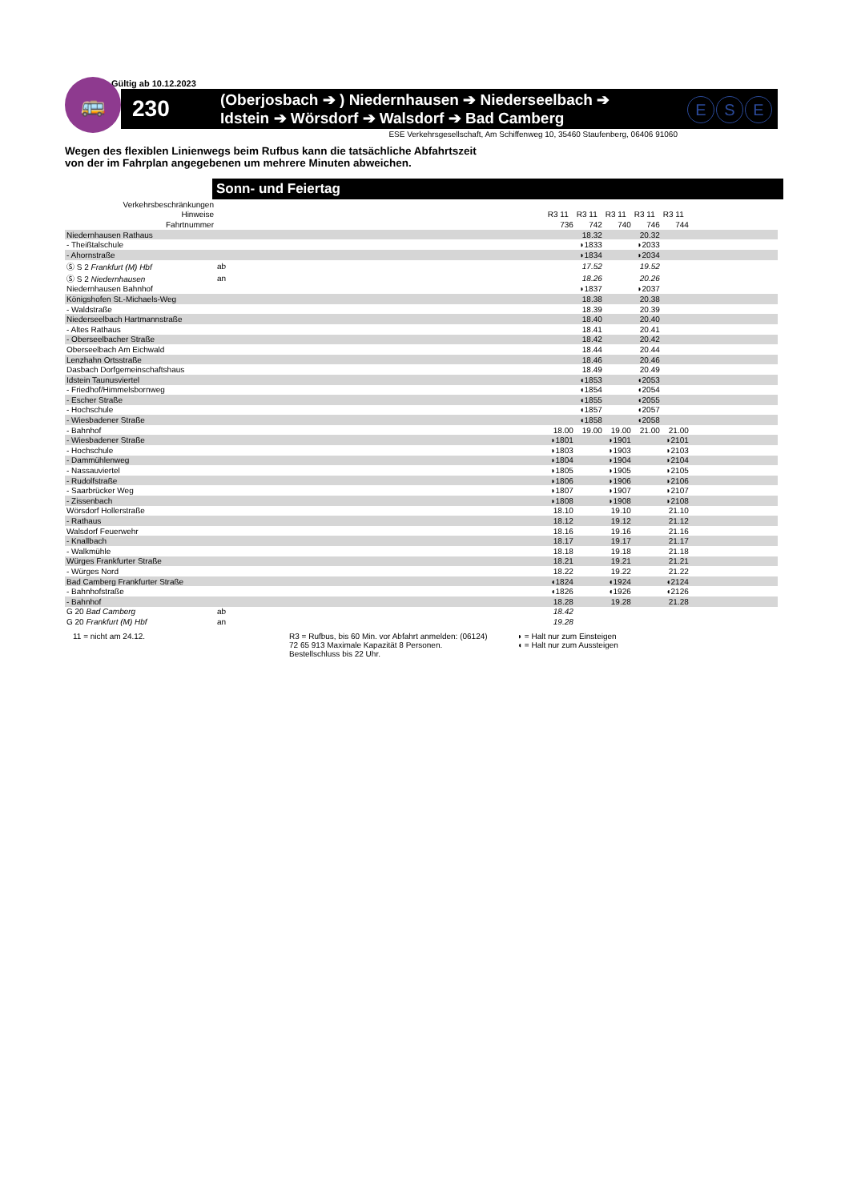Gültig ab 10.12.2023
🚌
230
(Oberjosbach ➔ ) Niedernhausen ➔ Niederseelbach ➔
Idstein ➔ Wörsdorf ➔ Walsdorf ➔ Bad Camberg
E S E
ESE Verkehrsgesellschaft, Am Schiffenweg 10, 35460 Staufenberg, 06406 91060
Wegen des flexiblen Linienwegs beim Rufbus kann die tatsächliche Abfahrtszeit
von der im Fahrplan angegebenen um mehrere Minuten abweichen.
Sonn- und Feiertag
| Verkehrsbeschränkungen | | | | | | | |
| Hinweise | | R3 11 | R3 11 | R3 11 | R3 11 | R3 11 | |
| Fahrtnummer | | 736 | 742 | 740 | 746 | 744 | |
| Niedernhausen Rathaus | | | 18.32 | | 20.32 | | |
| - Theißtalschule | | | ◗1833 | | ◗2033 | | |
| - Ahornstraße | | | ◗1834 | | ◗2034 | | |
| Ⓢ S 2 Frankfurt (M) Hbf | ab | | 17.52 | | 19.52 | | |
| Ⓢ S 2 Niedernhausen | an | | 18.26 | | 20.26 | | |
| Niedernhausen Bahnhof | | | ◗1837 | | ◗2037 | | |
| Königshofen St.-Michaels-Weg | | | 18.38 | | 20.38 | | |
| - Waldstraße | | | 18.39 | | 20.39 | | |
| Niederseelbach Hartmannstraße | | | 18.40 | | 20.40 | | |
| - Altes Rathaus | | | 18.41 | | 20.41 | | |
| - Oberseelbacher Straße | | | 18.42 | | 20.42 | | |
| Oberseelbach Am Eichwald | | | 18.44 | | 20.44 | | |
| Lenzhahn Ortsstraße | | | 18.46 | | 20.46 | | |
| Dasbach Dorfgemeinschaftshaus | | | 18.49 | | 20.49 | | |
| Idstein Taunusviertel | | | ◖1853 | | ◖2053 | | |
| - Friedhof/Himmelsbornweg | | | ◖1854 | | ◖2054 | | |
| - Escher Straße | | | ◖1855 | | ◖2055 | | |
| - Hochschule | | | ◖1857 | | ◖2057 | | |
| - Wiesbadener Straße | | | ◖1858 | | ◖2058 | | |
| - Bahnhof | | 18.00 | 19.00 | 19.00 | 21.00 | 21.00 | |
| - Wiesbadener Straße | | ◗1801 | | ◗1901 | | ◗2101 | |
| - Hochschule | | ◗1803 | | ◗1903 | | ◗2103 | |
| - Dammühlenweg | | ◗1804 | | ◗1904 | | ◗2104 | |
| - Nassauviertel | | ◗1805 | | ◗1905 | | ◗2105 | |
| - Rudolfstraße | | ◗1806 | | ◗1906 | | ◗2106 | |
| - Saarbrücker Weg | | ◗1807 | | ◗1907 | | ◗2107 | |
| - Zissenbach | | ◗1808 | | ◗1908 | | ◗2108 | |
| Wörsdorf Hollerstraße | | 18.10 | | 19.10 | | 21.10 | |
| - Rathaus | | 18.12 | | 19.12 | | 21.12 | |
| Walsdorf Feuerwehr | | 18.16 | | 19.16 | | 21.16 | |
| - Knallbach | | 18.17 | | 19.17 | | 21.17 | |
| - Walkmühle | | 18.18 | | 19.18 | | 21.18 | |
| Würges Frankfurter Straße | | 18.21 | | 19.21 | | 21.21 | |
| - Würges Nord | | 18.22 | | 19.22 | | 21.22 | |
| Bad Camberg Frankfurter Straße | | ◖1824 | | ◖1924 | | ◖2124 | |
| - Bahnhofstraße | | ◖1826 | | ◖1926 | | ◖2126 | |
| - Bahnhof | | 18.28 | | 19.28 | | 21.28 | |
| G 20 Bad Camberg | ab | 18.42 | | | | | |
| G 20 Frankfurt (M) Hbf | an | 19.28 | | | | | |
11 = nicht am 24.12. R3 = Rufbus, bis 60 Min. vor Abfahrt anmelden: (06124) 72 65 913 Maximale Kapazität 8 Personen. Bestellschluss bis 22 Uhr.
◗ = Halt nur zum Einsteigen
◖ = Halt nur zum Aussteigen